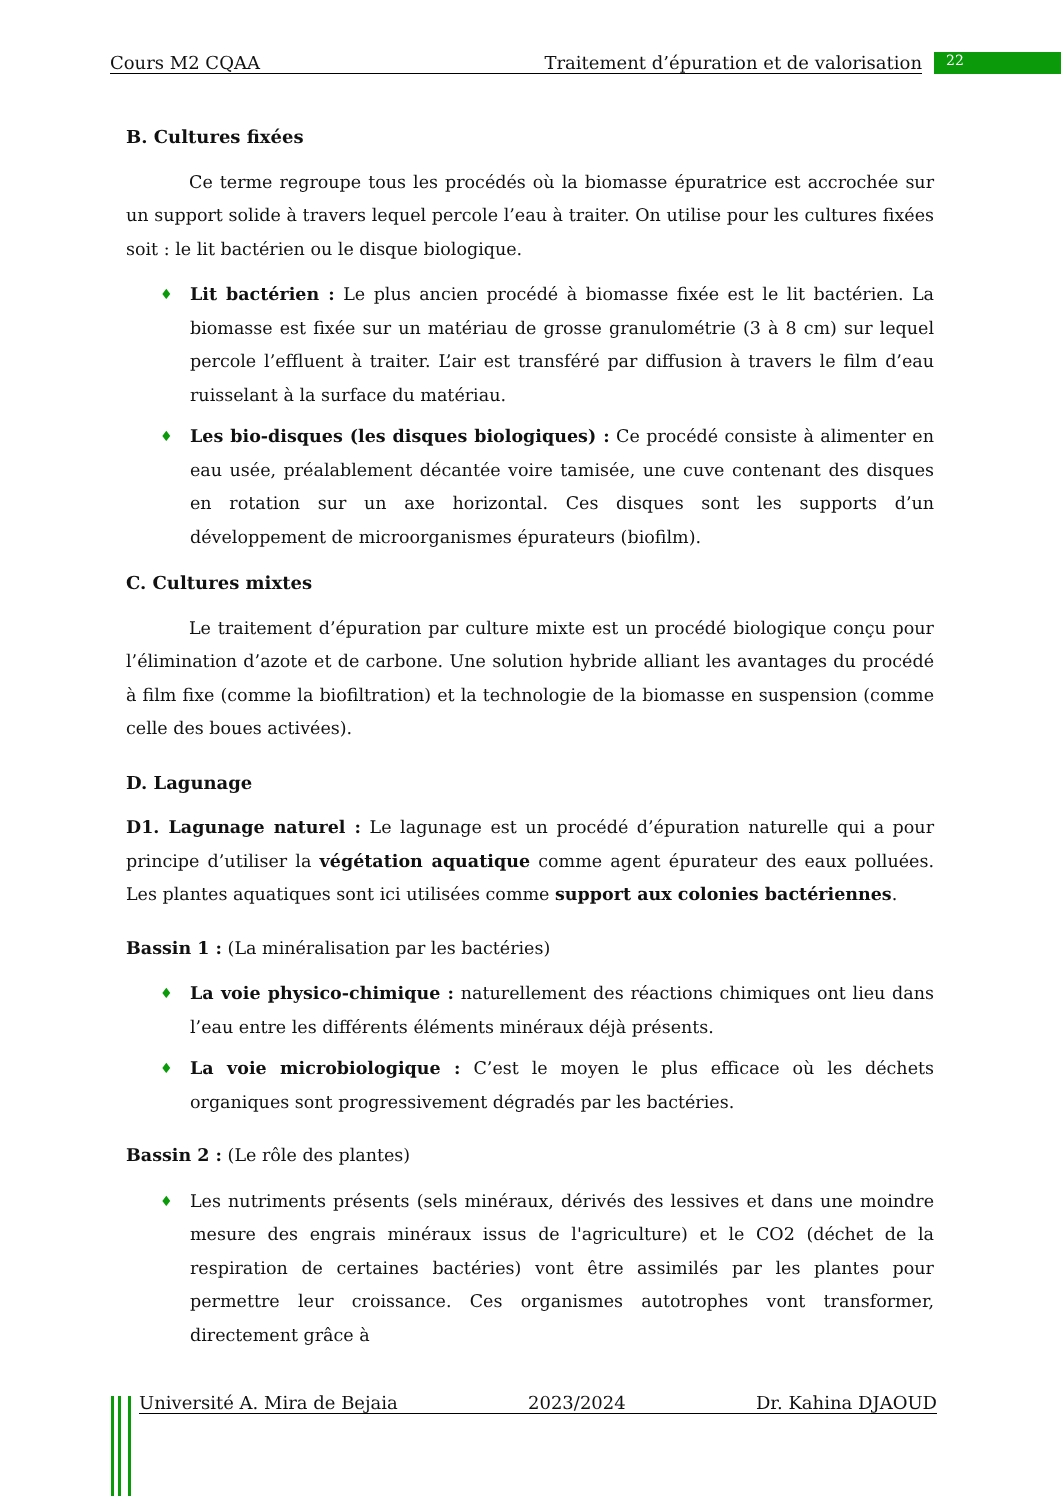Cours M2 CQAA Traitement d’épuration et de valorisation 22
B. Cultures fixées
Ce terme regroupe tous les procédés où la biomasse épuratrice est accrochée sur un support solide à travers lequel percole l’eau à traiter. On utilise pour les cultures fixées soit : le lit bactérien ou le disque biologique.
♦ Lit bactérien : Le plus ancien procédé à biomasse fixée est le lit bactérien. La biomasse est fixée sur un matériau de grosse granulométrie (3 à 8 cm) sur lequel percole l’effluent à traiter. L’air est transféré par diffusion à travers le film d’eau ruisselant à la surface du matériau.
♦ Les bio-disques (les disques biologiques) : Ce procédé consiste à alimenter en eau usée, préalablement décantée voire tamisée, une cuve contenant des disques en rotation sur un axe horizontal. Ces disques sont les supports d’un développement de microorganismes épurateurs (biofilm).
C. Cultures mixtes
Le traitement d’épuration par culture mixte est un procédé biologique conçu pour l’élimination d’azote et de carbone. Une solution hybride alliant les avantages du procédé à film fixe (comme la biofiltration) et la technologie de la biomasse en suspension (comme celle des boues activées).
D. Lagunage
D1. Lagunage naturel : Le lagunage est un procédé d’épuration naturelle qui a pour principe d’utiliser la végétation aquatique comme agent épurateur des eaux polluées. Les plantes aquatiques sont ici utilisées comme support aux colonies bactériennes.
Bassin 1 : (La minéralisation par les bactéries)
♦ La voie physico-chimique : naturellement des réactions chimiques ont lieu dans l’eau entre les différents éléments minéraux déjà présents.
♦ La voie microbiologique : C’est le moyen le plus efficace où les déchets organiques sont progressivement dégradés par les bactéries.
Bassin 2 : (Le rôle des plantes)
♦ Les nutriments présents (sels minéraux, dérivés des lessives et dans une moindre mesure des engrais minéraux issus de l'agriculture) et le CO2 (déchet de la respiration de certaines bactéries) vont être assimilés par les plantes pour permettre leur croissance. Ces organismes autotrophes vont transformer, directement grâce à
Université A. Mira de Bejaia 2023/2024 Dr. Kahina DJAOUD